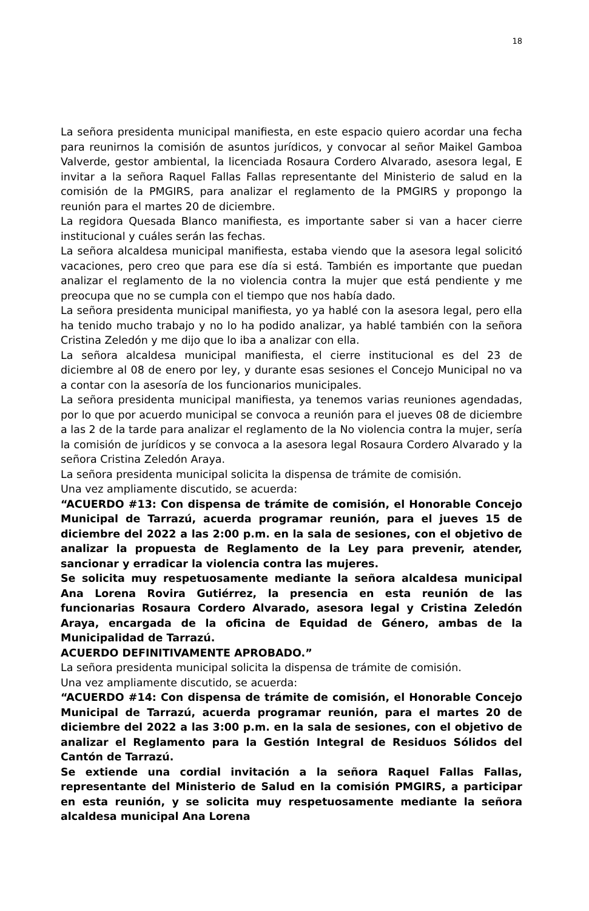18
La señora presidenta municipal manifiesta, en este espacio quiero acordar una fecha para reunirnos la comisión de asuntos jurídicos, y convocar al señor Maikel Gamboa Valverde, gestor ambiental, la licenciada Rosaura Cordero Alvarado, asesora legal, E invitar a la señora Raquel Fallas Fallas representante del Ministerio de salud en la comisión de la PMGIRS, para analizar el reglamento de la PMGIRS y propongo la reunión para el martes 20 de diciembre.
La regidora Quesada Blanco manifiesta, es importante saber si van a hacer cierre institucional y cuáles serán las fechas.
La señora alcaldesa municipal manifiesta, estaba viendo que la asesora legal solicitó vacaciones, pero creo que para ese día si está. También es importante que puedan analizar el reglamento de la no violencia contra la mujer que está pendiente y me preocupa que no se cumpla con el tiempo que nos había dado.
La señora presidenta municipal manifiesta, yo ya hablé con la asesora legal, pero ella ha tenido mucho trabajo y no lo ha podido analizar, ya hablé también con la señora Cristina Zeledón y me dijo que lo iba a analizar con ella.
La señora alcaldesa municipal manifiesta, el cierre institucional es del 23 de diciembre al 08 de enero por ley, y durante esas sesiones el Concejo Municipal no va a contar con la asesoría de los funcionarios municipales.
La señora presidenta municipal manifiesta, ya tenemos varias reuniones agendadas, por lo que por acuerdo municipal se convoca a reunión para el jueves 08 de diciembre a las 2 de la tarde para analizar el reglamento de la No violencia contra la mujer, sería la comisión de jurídicos y se convoca a la asesora legal Rosaura Cordero Alvarado y la señora Cristina Zeledón Araya.
La señora presidenta municipal solicita la dispensa de trámite de comisión.
Una vez ampliamente discutido, se acuerda:
“ACUERDO #13: Con dispensa de trámite de comisión, el Honorable Concejo Municipal de Tarrazú, acuerda programar reunión, para el jueves 15 de diciembre del 2022 a las 2:00 p.m. en la sala de sesiones, con el objetivo de analizar la propuesta de Reglamento de la Ley para prevenir, atender, sancionar y erradicar la violencia contra las mujeres.
Se solicita muy respetuosamente mediante la señora alcaldesa municipal Ana Lorena Rovira Gutiérrez, la presencia en esta reunión de las funcionarias Rosaura Cordero Alvarado, asesora legal y Cristina Zeledón Araya, encargada de la oficina de Equidad de Género, ambas de la Municipalidad de Tarrazú.
ACUERDO DEFINITIVAMENTE APROBADO.”
La señora presidenta municipal solicita la dispensa de trámite de comisión.
Una vez ampliamente discutido, se acuerda:
“ACUERDO #14: Con dispensa de trámite de comisión, el Honorable Concejo Municipal de Tarrazú, acuerda programar reunión, para el martes 20 de diciembre del 2022 a las 3:00 p.m. en la sala de sesiones, con el objetivo de analizar el Reglamento para la Gestión Integral de Residuos Sólidos del Cantón de Tarrazú.
Se extiende una cordial invitación a la señora Raquel Fallas Fallas, representante del Ministerio de Salud en la comisión PMGIRS, a participar en esta reunión, y se solicita muy respetuosamente mediante la señora alcaldesa municipal Ana Lorena